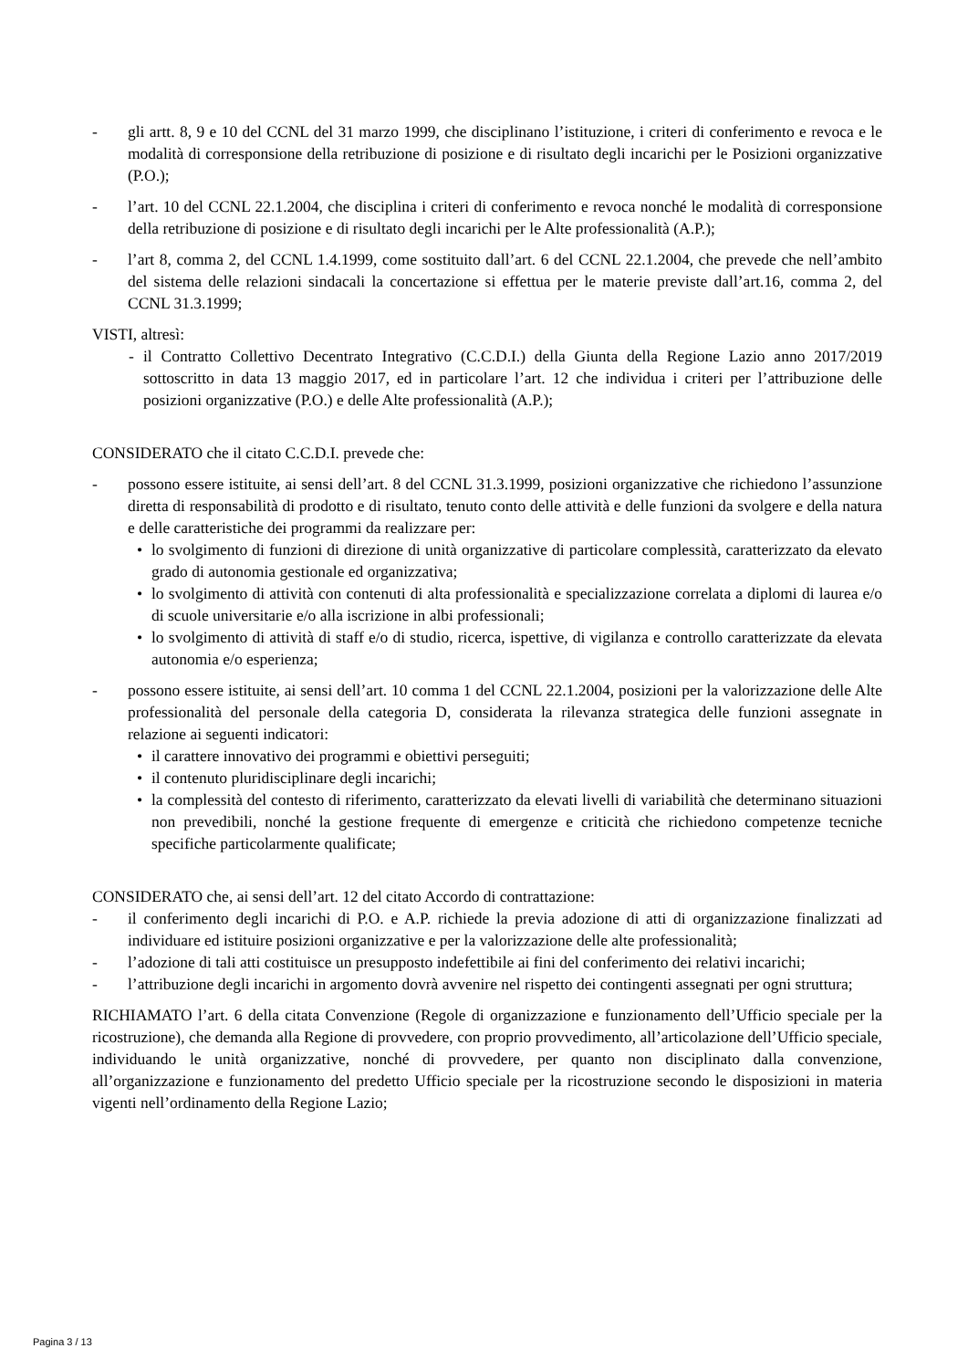- gli artt. 8, 9 e 10 del CCNL del 31 marzo 1999, che disciplinano l’istituzione, i criteri di conferimento e revoca e le modalità di corresponsione della retribuzione di posizione e di risultato degli incarichi per le Posizioni organizzative (P.O.);
- l’art. 10 del CCNL 22.1.2004, che disciplina i criteri di conferimento e revoca nonché le modalità di corresponsione della retribuzione di posizione e di risultato degli incarichi per le Alte professionalità (A.P.);
- l’art 8, comma 2, del CCNL 1.4.1999, come sostituito dall’art. 6 del CCNL 22.1.2004, che prevede che nell’ambito del sistema delle relazioni sindacali la concertazione si effettua per le materie previste dall’art.16, comma 2, del CCNL 31.3.1999;
VISTI, altresì:
- il Contratto Collettivo Decentrato Integrativo (C.C.D.I.) della Giunta della Regione Lazio anno 2017/2019 sottoscritto in data 13 maggio 2017, ed in particolare l’art. 12 che individua i criteri per l’attribuzione delle posizioni organizzative (P.O.) e delle Alte professionalità (A.P.);
CONSIDERATO che il citato C.C.D.I. prevede che:
- possono essere istituite, ai sensi dell’art. 8 del CCNL 31.3.1999, posizioni organizzative che richiedono l’assunzione diretta di responsabilità di prodotto e di risultato, tenuto conto delle attività e delle funzioni da svolgere e della natura e delle caratteristiche dei programmi da realizzare per:
• lo svolgimento di funzioni di direzione di unità organizzative di particolare complessità, caratterizzato da elevato grado di autonomia gestionale ed organizzativa;
• lo svolgimento di attività con contenuti di alta professionalità e specializzazione correlata a diplomi di laurea e/o di scuole universitarie e/o alla iscrizione in albi professionali;
• lo svolgimento di attività di staff e/o di studio, ricerca, ispettive, di vigilanza e controllo caratterizzate da elevata autonomia e/o esperienza;
- possono essere istituite, ai sensi dell’art. 10 comma 1 del CCNL 22.1.2004, posizioni per la valorizzazione delle Alte professionalità del personale della categoria D, considerata la rilevanza strategica delle funzioni assegnate in relazione ai seguenti indicatori:
• il carattere innovativo dei programmi e obiettivi perseguiti;
• il contenuto pluridisciplinare degli incarichi;
• la complessità del contesto di riferimento, caratterizzato da elevati livelli di variabilità che determinano situazioni non prevedibili, nonché la gestione frequente di emergenze e criticità che richiedono competenze tecniche specifiche particolarmente qualificate;
CONSIDERATO che, ai sensi dell’art. 12 del citato Accordo di contrattazione:
- il conferimento degli incarichi di P.O. e A.P. richiede la previa adozione di atti di organizzazione finalizzati ad individuare ed istituire posizioni organizzative e per la valorizzazione delle alte professionalità;
- l’adozione di tali atti costituisce un presupposto indefettibile ai fini del conferimento dei relativi incarichi;
- l’attribuzione degli incarichi in argomento dovrà avvenire nel rispetto dei contingenti assegnati per ogni struttura;
RICHIAMATO l’art. 6 della citata Convenzione (Regole di organizzazione e funzionamento dell’Ufficio speciale per la ricostruzione), che demanda alla Regione di provvedere, con proprio provvedimento, all’articolazione dell’Ufficio speciale, individuando le unità organizzative, nonché di provvedere, per quanto non disciplinato dalla convenzione, all’organizzazione e funzionamento del predetto Ufficio speciale per la ricostruzione secondo le disposizioni in materia vigenti nell’ordinamento della Regione Lazio;
Pagina 3 / 13